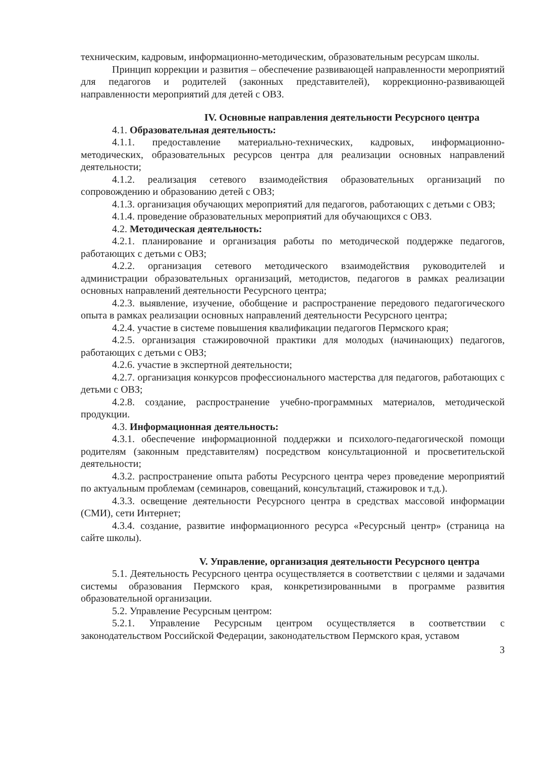техническим, кадровым, информационно-методическим, образовательным ресурсам школы.
Принцип коррекции и развития – обеспечение развивающей направленности мероприятий для педагогов и родителей (законных представителей), коррекционно-развивающей направленности мероприятий для детей с ОВЗ.
IV. Основные направления деятельности Ресурсного центра
4.1. Образовательная деятельность:
4.1.1. предоставление материально-технических, кадровых, информационно-методических, образовательных ресурсов центра для реализации основных направлений деятельности;
4.1.2. реализация сетевого взаимодействия образовательных организаций по сопровождению и образованию детей с ОВЗ;
4.1.3. организация обучающих мероприятий для педагогов, работающих с детьми с ОВЗ;
4.1.4. проведение образовательных мероприятий для обучающихся с ОВЗ.
4.2. Методическая деятельность:
4.2.1. планирование и организация работы по методической поддержке педагогов, работающих с детьми с ОВЗ;
4.2.2. организация сетевого методического взаимодействия руководителей и администрации образовательных организаций, методистов, педагогов в рамках реализации основных направлений деятельности Ресурсного центра;
4.2.3. выявление, изучение, обобщение и распространение передового педагогического опыта в рамках реализации основных направлений деятельности Ресурсного центра;
4.2.4. участие в системе повышения квалификации педагогов Пермского края;
4.2.5. организация стажировочной практики для молодых (начинающих) педагогов, работающих с детьми с ОВЗ;
4.2.6. участие в экспертной деятельности;
4.2.7. организация конкурсов профессионального мастерства для педагогов, работающих с детьми с ОВЗ;
4.2.8. создание, распространение учебно-программных материалов, методической продукции.
4.3. Информационная деятельность:
4.3.1. обеспечение информационной поддержки и психолого-педагогической помощи родителям (законным представителям) посредством консультационной и просветительской деятельности;
4.3.2. распространение опыта работы Ресурсного центра через проведение мероприятий по актуальным проблемам (семинаров, совещаний, консультаций, стажировок и т.д.).
4.3.3. освещение деятельности Ресурсного центра в средствах массовой информации (СМИ), сети Интернет;
4.3.4. создание, развитие информационного ресурса «Ресурсный центр» (страница на сайте школы).
V. Управление, организация деятельности Ресурсного центра
5.1. Деятельность Ресурсного центра осуществляется в соответствии с целями и задачами системы образования Пермского края, конкретизированными в программе развития образовательной организации.
5.2. Управление Ресурсным центром:
5.2.1. Управление Ресурсным центром осуществляется в соответствии с законодательством Российской Федерации, законодательством Пермского края, уставом
3